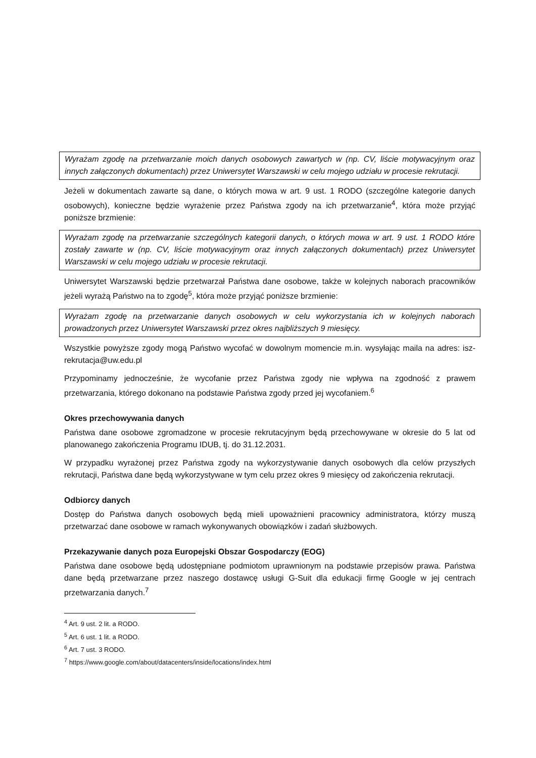Wyrażam zgodę na przetwarzanie moich danych osobowych zawartych w (np. CV, liście motywacyjnym oraz innych załączonych dokumentach) przez Uniwersytet Warszawski w celu mojego udziału w procesie rekrutacji.
Jeżeli w dokumentach zawarte są dane, o których mowa w art. 9 ust. 1 RODO (szczególne kategorie danych osobowych), konieczne będzie wyrażenie przez Państwa zgody na ich przetwarzanie<sup>4</sup>, która może przyjąć poniższe brzmienie:
Wyrażam zgodę na przetwarzanie szczególnych kategorii danych, o których mowa w art. 9 ust. 1 RODO które zostały zawarte w (np. CV, liście motywacyjnym oraz innych załączonych dokumentach) przez Uniwersytet Warszawski w celu mojego udziału w procesie rekrutacji.
Uniwersytet Warszawski będzie przetwarzał Państwa dane osobowe, także w kolejnych naborach pracowników jeżeli wyrażą Państwo na to zgodę<sup>5</sup>, która może przyjąć poniższe brzmienie:
Wyrażam zgodę na przetwarzanie danych osobowych w celu wykorzystania ich w kolejnych naborach prowadzonych przez Uniwersytet Warszawski przez okres najbliższych 9 miesięcy.
Wszystkie powyższe zgody mogą Państwo wycofać w dowolnym momencie m.in. wysyłając maila na adres: isz-rekrutacja@uw.edu.pl
Przypominamy jednocześnie, że wycofanie przez Państwa zgody nie wpływa na zgodność z prawem przetwarzania, którego dokonano na podstawie Państwa zgody przed jej wycofaniem.<sup>6</sup>
Okres przechowywania danych
Państwa dane osobowe zgromadzone w procesie rekrutacyjnym będą przechowywane w okresie do 5 lat od planowanego zakończenia Programu IDUB, tj. do 31.12.2031.
W przypadku wyrażonej przez Państwa zgody na wykorzystywanie danych osobowych dla celów przyszłych rekrutacji, Państwa dane będą wykorzystywane w tym celu przez okres 9 miesięcy od zakończenia rekrutacji.
Odbiorcy danych
Dostęp do Państwa danych osobowych będą mieli upoważnieni pracownicy administratora, którzy muszą przetwarzać dane osobowe w ramach wykonywanych obowiązków i zadań służbowych.
Przekazywanie danych poza Europejski Obszar Gospodarczy (EOG)
Państwa dane osobowe będą udostępniane podmiotom uprawnionym na podstawie przepisów prawa. Państwa dane będą przetwarzane przez naszego dostawcę usługi G-Suit dla edukacji firmę Google w jej centrach przetwarzania danych.<sup>7</sup>
<sup>4</sup> Art. 9 ust. 2 lit. a RODO.
<sup>5</sup> Art. 6 ust. 1 lit. a RODO.
<sup>6</sup> Art. 7 ust. 3 RODO.
<sup>7</sup> https://www.google.com/about/datacenters/inside/locations/index.html